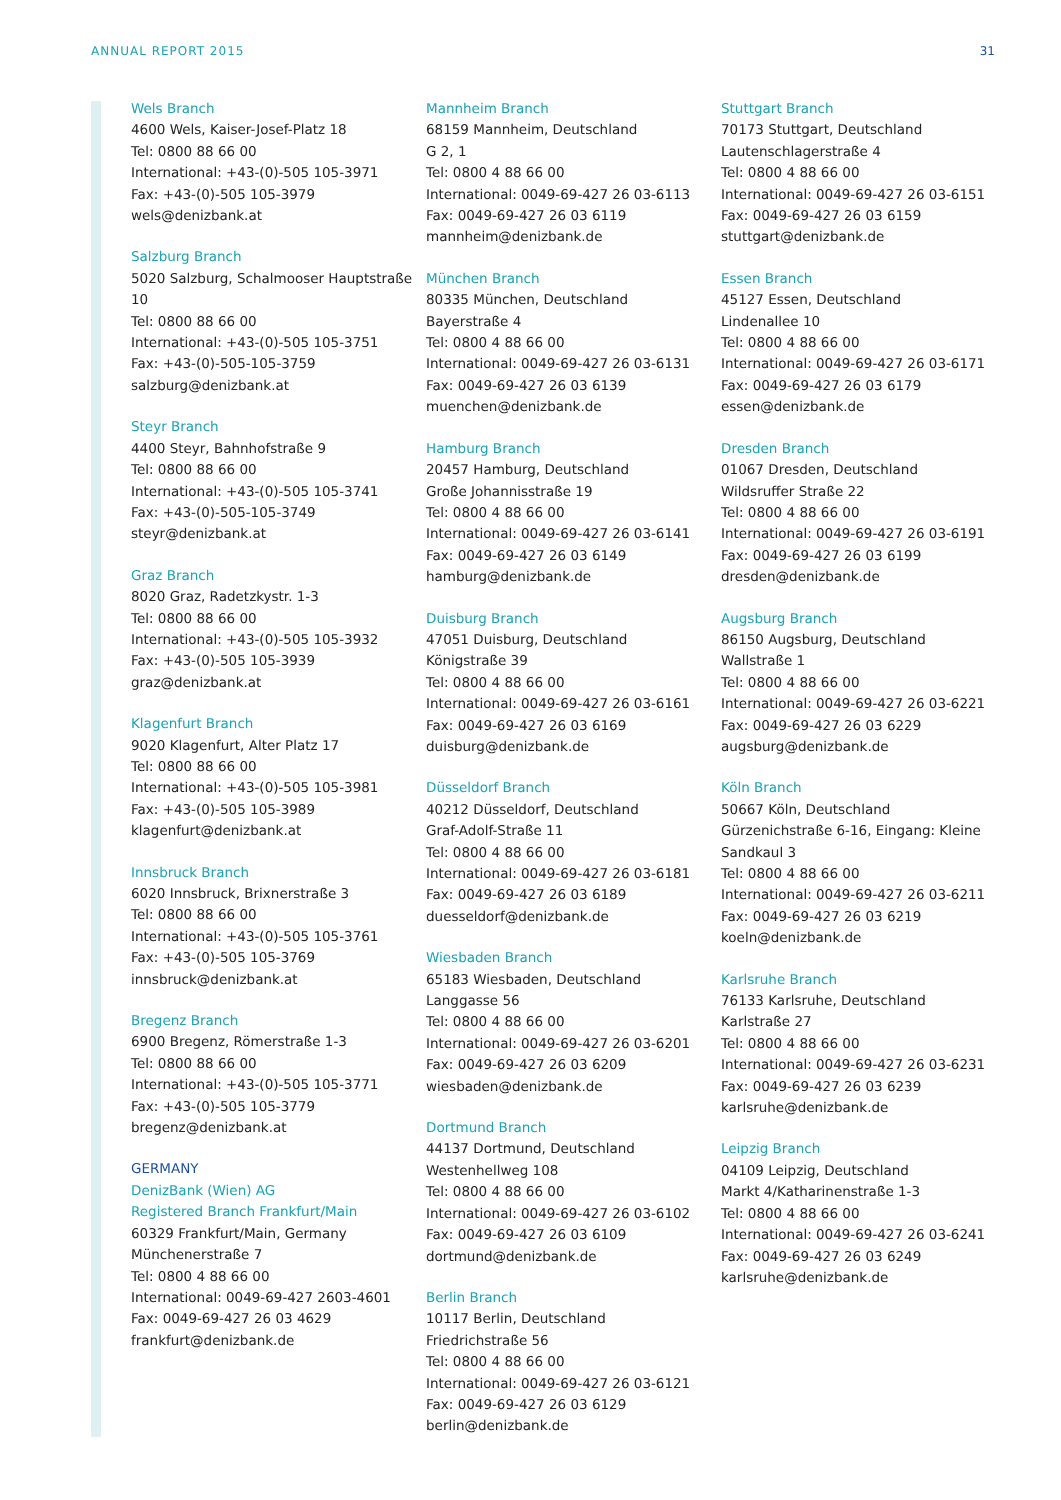ANNUAL REPORT 2015 31
Wels Branch
4600 Wels, Kaiser-Josef-Platz 18
Tel: 0800 88 66 00
International: +43-(0)-505 105-3971
Fax: +43-(0)-505 105-3979
wels@denizbank.at
Salzburg Branch
5020 Salzburg, Schalmooser Hauptstraße 10
Tel: 0800 88 66 00
International: +43-(0)-505 105-3751
Fax: +43-(0)-505-105-3759
salzburg@denizbank.at
Steyr Branch
4400 Steyr, Bahnhofstraße 9
Tel: 0800 88 66 00
International: +43-(0)-505 105-3741
Fax: +43-(0)-505-105-3749
steyr@denizbank.at
Graz Branch
8020 Graz, Radetzkystr. 1-3
Tel: 0800 88 66 00
International: +43-(0)-505 105-3932
Fax: +43-(0)-505 105-3939
graz@denizbank.at
Klagenfurt Branch
9020 Klagenfurt, Alter Platz 17
Tel: 0800 88 66 00
International: +43-(0)-505 105-3981
Fax: +43-(0)-505 105-3989
klagenfurt@denizbank.at
Innsbruck Branch
6020 Innsbruck, Brixnerstraße 3
Tel: 0800 88 66 00
International: +43-(0)-505 105-3761
Fax: +43-(0)-505 105-3769
innsbruck@denizbank.at
Bregenz Branch
6900 Bregenz, Römerstraße 1-3
Tel: 0800 88 66 00
International: +43-(0)-505 105-3771
Fax: +43-(0)-505 105-3779
bregenz@denizbank.at
GERMANY
DenizBank (Wien) AG
Registered Branch Frankfurt/Main
60329 Frankfurt/Main, Germany
Münchenerstraße 7
Tel: 0800 4 88 66 00
International: 0049-69-427 2603-4601
Fax: 0049-69-427 26 03 4629
frankfurt@denizbank.de
Mannheim Branch
68159 Mannheim, Deutschland
G 2, 1
Tel: 0800 4 88 66 00
International: 0049-69-427 26 03-6113
Fax: 0049-69-427 26 03 6119
mannheim@denizbank.de
München Branch
80335 München, Deutschland
Bayerstraße 4
Tel: 0800 4 88 66 00
International: 0049-69-427 26 03-6131
Fax: 0049-69-427 26 03 6139
muenchen@denizbank.de
Hamburg Branch
20457 Hamburg, Deutschland
Große Johannisstraße 19
Tel: 0800 4 88 66 00
International: 0049-69-427 26 03-6141
Fax: 0049-69-427 26 03 6149
hamburg@denizbank.de
Duisburg Branch
47051 Duisburg, Deutschland
Königstraße 39
Tel: 0800 4 88 66 00
International: 0049-69-427 26 03-6161
Fax: 0049-69-427 26 03 6169
duisburg@denizbank.de
Düsseldorf Branch
40212 Düsseldorf, Deutschland
Graf-Adolf-Straße 11
Tel: 0800 4 88 66 00
International: 0049-69-427 26 03-6181
Fax: 0049-69-427 26 03 6189
duesseldorf@denizbank.de
Wiesbaden Branch
65183 Wiesbaden, Deutschland
Langgasse 56
Tel: 0800 4 88 66 00
International: 0049-69-427 26 03-6201
Fax: 0049-69-427 26 03 6209
wiesbaden@denizbank.de
Dortmund Branch
44137 Dortmund, Deutschland
Westenhellweg 108
Tel: 0800 4 88 66 00
International: 0049-69-427 26 03-6102
Fax: 0049-69-427 26 03 6109
dortmund@denizbank.de
Berlin Branch
10117 Berlin, Deutschland
Friedrichstraße 56
Tel: 0800 4 88 66 00
International: 0049-69-427 26 03-6121
Fax: 0049-69-427 26 03 6129
berlin@denizbank.de
Stuttgart Branch
70173 Stuttgart, Deutschland
Lautenschlagerstraße 4
Tel: 0800 4 88 66 00
International: 0049-69-427 26 03-6151
Fax: 0049-69-427 26 03 6159
stuttgart@denizbank.de
Essen Branch
45127 Essen, Deutschland
Lindenallee 10
Tel: 0800 4 88 66 00
International: 0049-69-427 26 03-6171
Fax: 0049-69-427 26 03 6179
essen@denizbank.de
Dresden Branch
01067 Dresden, Deutschland
Wildsruffer Straße 22
Tel: 0800 4 88 66 00
International: 0049-69-427 26 03-6191
Fax: 0049-69-427 26 03 6199
dresden@denizbank.de
Augsburg Branch
86150 Augsburg, Deutschland
Wallstraße 1
Tel: 0800 4 88 66 00
International: 0049-69-427 26 03-6221
Fax: 0049-69-427 26 03 6229
augsburg@denizbank.de
Köln Branch
50667 Köln, Deutschland
Gürzenichstraße 6-16, Eingang: Kleine Sandkaul 3
Tel: 0800 4 88 66 00
International: 0049-69-427 26 03-6211
Fax: 0049-69-427 26 03 6219
koeln@denizbank.de
Karlsruhe Branch
76133 Karlsruhe, Deutschland
Karlstraße 27
Tel: 0800 4 88 66 00
International: 0049-69-427 26 03-6231
Fax: 0049-69-427 26 03 6239
karlsruhe@denizbank.de
Leipzig Branch
04109 Leipzig, Deutschland
Markt 4/Katharinenstraße 1-3
Tel: 0800 4 88 66 00
International: 0049-69-427 26 03-6241
Fax: 0049-69-427 26 03 6249
karlsruhe@denizbank.de